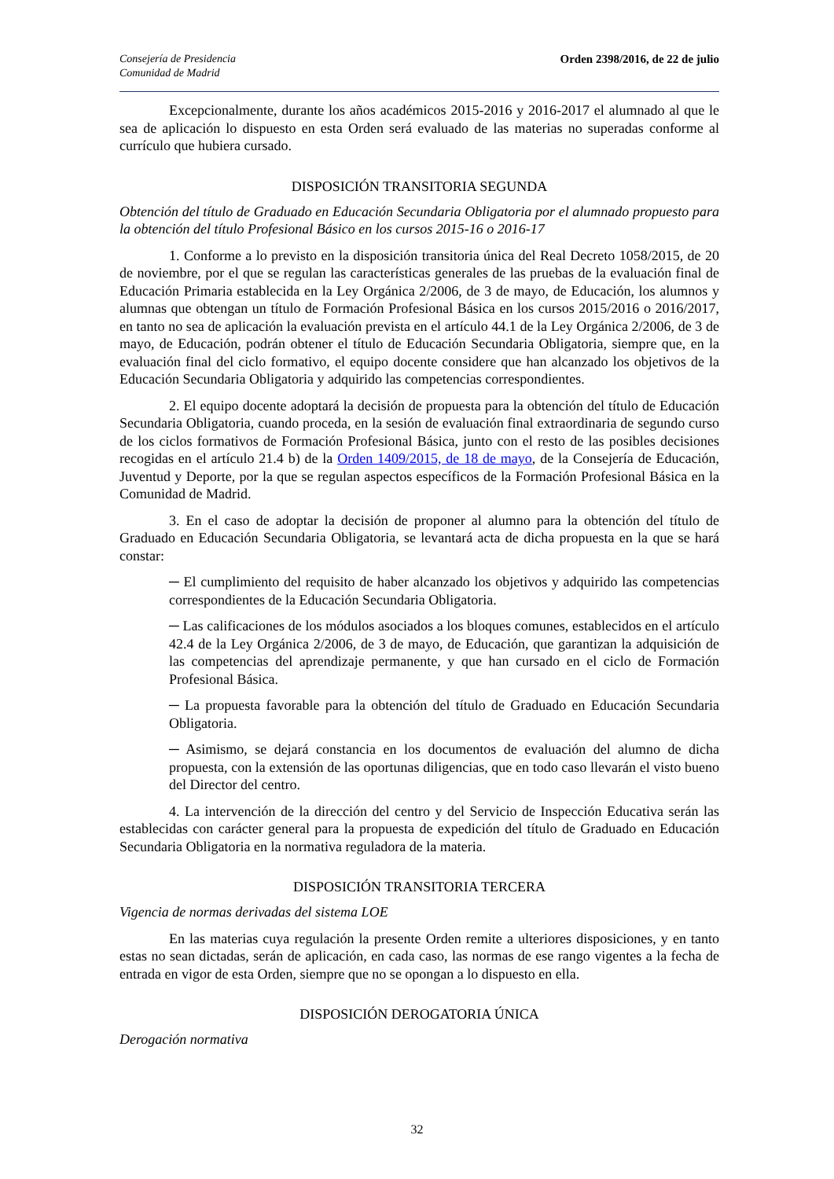Consejería de Presidencia
Comunidad de Madrid
Orden 2398/2016, de 22 de julio
Excepcionalmente, durante los años académicos 2015-2016 y 2016-2017 el alumnado al que le sea de aplicación lo dispuesto en esta Orden será evaluado de las materias no superadas conforme al currículo que hubiera cursado.
DISPOSICIÓN TRANSITORIA SEGUNDA
Obtención del título de Graduado en Educación Secundaria Obligatoria por el alumnado propuesto para la obtención del título Profesional Básico en los cursos 2015-16 o 2016-17
1. Conforme a lo previsto en la disposición transitoria única del Real Decreto 1058/2015, de 20 de noviembre, por el que se regulan las características generales de las pruebas de la evaluación final de Educación Primaria establecida en la Ley Orgánica 2/2006, de 3 de mayo, de Educación, los alumnos y alumnas que obtengan un título de Formación Profesional Básica en los cursos 2015/2016 o 2016/2017, en tanto no sea de aplicación la evaluación prevista en el artículo 44.1 de la Ley Orgánica 2/2006, de 3 de mayo, de Educación, podrán obtener el título de Educación Secundaria Obligatoria, siempre que, en la evaluación final del ciclo formativo, el equipo docente considere que han alcanzado los objetivos de la Educación Secundaria Obligatoria y adquirido las competencias correspondientes.
2. El equipo docente adoptará la decisión de propuesta para la obtención del título de Educación Secundaria Obligatoria, cuando proceda, en la sesión de evaluación final extraordinaria de segundo curso de los ciclos formativos de Formación Profesional Básica, junto con el resto de las posibles decisiones recogidas en el artículo 21.4 b) de la Orden 1409/2015, de 18 de mayo, de la Consejería de Educación, Juventud y Deporte, por la que se regulan aspectos específicos de la Formación Profesional Básica en la Comunidad de Madrid.
3. En el caso de adoptar la decisión de proponer al alumno para la obtención del título de Graduado en Educación Secundaria Obligatoria, se levantará acta de dicha propuesta en la que se hará constar:
─ El cumplimiento del requisito de haber alcanzado los objetivos y adquirido las competencias correspondientes de la Educación Secundaria Obligatoria.
─ Las calificaciones de los módulos asociados a los bloques comunes, establecidos en el artículo 42.4 de la Ley Orgánica 2/2006, de 3 de mayo, de Educación, que garantizan la adquisición de las competencias del aprendizaje permanente, y que han cursado en el ciclo de Formación Profesional Básica.
─ La propuesta favorable para la obtención del título de Graduado en Educación Secundaria Obligatoria.
─ Asimismo, se dejará constancia en los documentos de evaluación del alumno de dicha propuesta, con la extensión de las oportunas diligencias, que en todo caso llevarán el visto bueno del Director del centro.
4. La intervención de la dirección del centro y del Servicio de Inspección Educativa serán las establecidas con carácter general para la propuesta de expedición del título de Graduado en Educación Secundaria Obligatoria en la normativa reguladora de la materia.
DISPOSICIÓN TRANSITORIA TERCERA
Vigencia de normas derivadas del sistema LOE
En las materias cuya regulación la presente Orden remite a ulteriores disposiciones, y en tanto estas no sean dictadas, serán de aplicación, en cada caso, las normas de ese rango vigentes a la fecha de entrada en vigor de esta Orden, siempre que no se opongan a lo dispuesto en ella.
DISPOSICIÓN DEROGATORIA ÚNICA
Derogación normativa
32